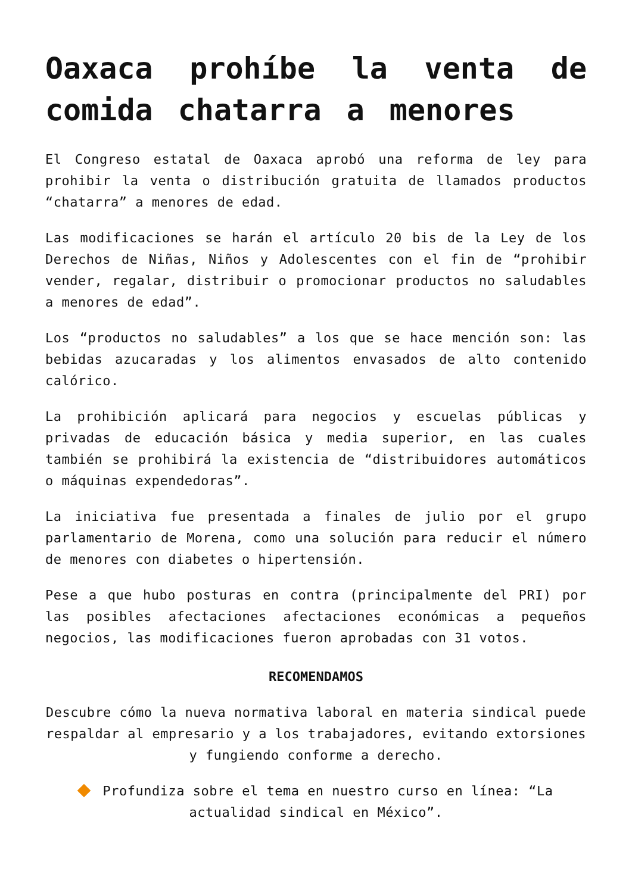Oaxaca prohíbe la venta de comida chatarra a menores
El Congreso estatal de Oaxaca aprobó una reforma de ley para prohibir la venta o distribución gratuita de llamados productos “chatarra” a menores de edad.
Las modificaciones se harán el artículo 20 bis de la Ley de los Derechos de Niñas, Niños y Adolescentes con el fin de “prohibir vender, regalar, distribuir o promocionar productos no saludables a menores de edad”.
Los “productos no saludables” a los que se hace mención son: las bebidas azucaradas y los alimentos envasados de alto contenido calórico.
La prohibición aplicará para negocios y escuelas públicas y privadas de educación básica y media superior, en las cuales también se prohibirá la existencia de “distribuidores automáticos o máquinas expendedoras”.
La iniciativa fue presentada a finales de julio por el grupo parlamentario de Morena, como una solución para reducir el número de menores con diabetes o hipertensión.
Pese a que hubo posturas en contra (principalmente del PRI) por las posibles afectaciones afectaciones económicas a pequeños negocios, las modificaciones fueron aprobadas con 31 votos.
RECOMENDAMOS
Descubre cómo la nueva normativa laboral en materia sindical puede respaldar al empresario y a los trabajadores, evitando extorsiones y fungiendo conforme a derecho.
Profundiza sobre el tema en nuestro curso en línea: “La actualidad sindical en México”.